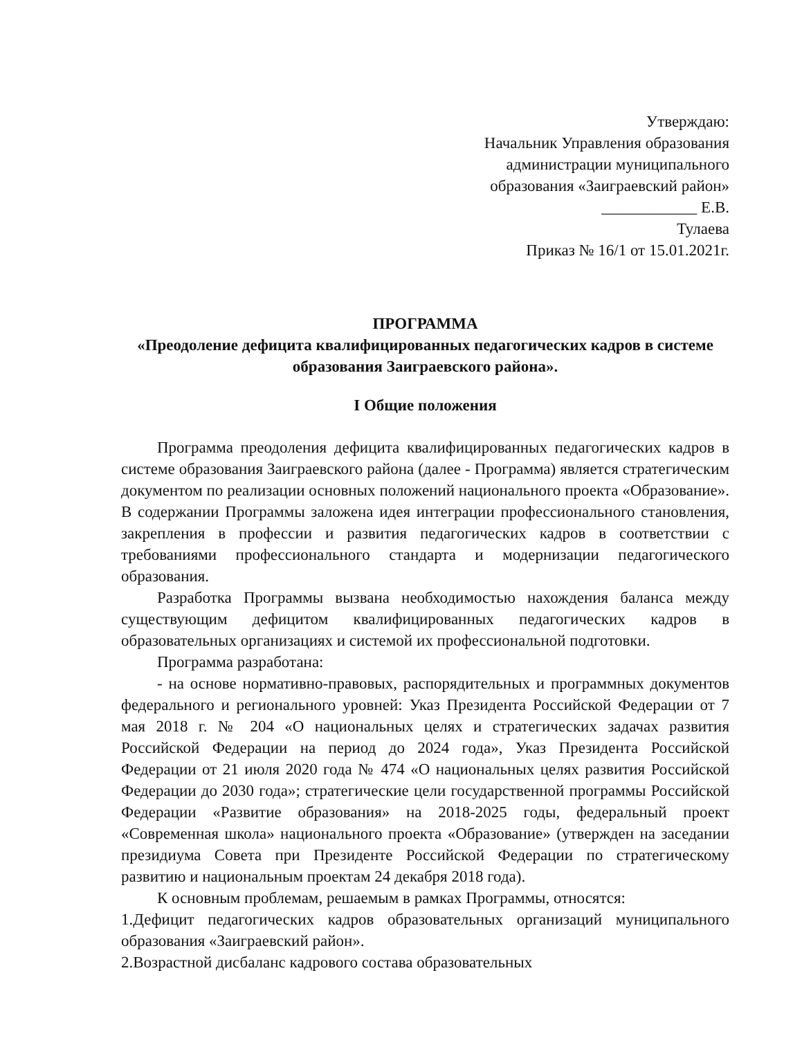Утверждаю:
Начальник Управления образования
администрации муниципального
образования «Заиграевский район»
____________ Е.В.
Тулаева
Приказ № 16/1 от 15.01.2021г.
ПРОГРАММА
«Преодоление дефицита квалифицированных педагогических кадров в системе образования Заиграевского района».
I Общие положения
Программа преодоления дефицита квалифицированных педагогических кадров в системе образования Заиграевского района (далее - Программа) является стратегическим документом по реализации основных положений национального проекта «Образование». В содержании Программы заложена идея интеграции профессионального становления, закрепления в профессии и развития педагогических кадров в соответствии с требованиями профессионального стандарта и модернизации педагогического образования.
Разработка Программы вызвана необходимостью нахождения баланса между существующим дефицитом квалифицированных педагогических кадров в образовательных организациях и системой их профессиональной подготовки.
Программа разработана:
- на основе нормативно-правовых, распорядительных и программных документов федерального и регионального уровней: Указ Президента Российской Федерации от 7 мая 2018 г. № 204 «О национальных целях и стратегических задачах развития Российской Федерации на период до 2024 года», Указ Президента Российской Федерации от 21 июля 2020 года № 474 «О национальных целях развития Российской Федерации до 2030 года»; стратегические цели государственной программы Российской Федерации «Развитие образования» на 2018-2025 годы, федеральный проект «Современная школа» национального проекта «Образование» (утвержден на заседании президиума Совета при Президенте Российской Федерации по стратегическому развитию и национальным проектам 24 декабря 2018 года).
К основным проблемам, решаемым в рамках Программы, относятся:
1.Дефицит педагогических кадров образовательных организаций муниципального образования «Заиграевский район».
2.Возрастной дисбаланс кадрового состава образовательных